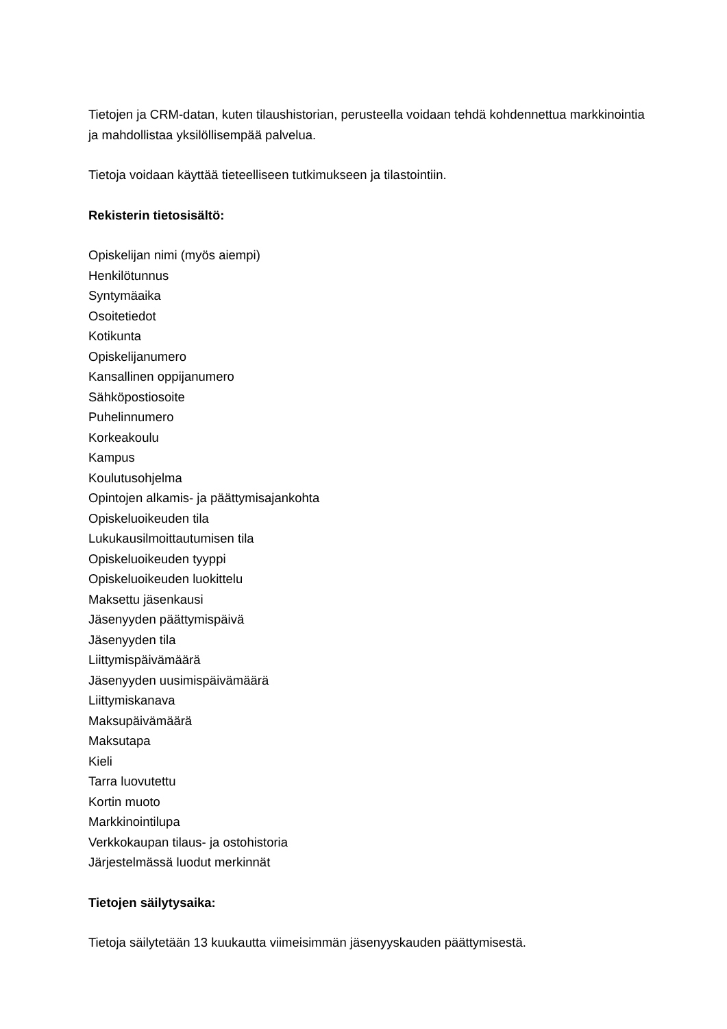Tietojen ja CRM-datan, kuten tilaushistorian, perusteella voidaan tehdä kohdennettua markkinointia ja mahdollistaa yksilöllisempää palvelua.
Tietoja voidaan käyttää tieteelliseen tutkimukseen ja tilastointiin.
Rekisterin tietosisältö:
Opiskelijan nimi (myös aiempi)
Henkilötunnus
Syntymäaika
Osoitetiedot
Kotikunta
Opiskelijanumero
Kansallinen oppijanumero
Sähköpostiosoite
Puhelinnumero
Korkeakoulu
Kampus
Koulutusohjelma
Opintojen alkamis- ja päättymisajankohta
Opiskeluoikeuden tila
Lukukausilmoittautumisen tila
Opiskeluoikeuden tyyppi
Opiskeluoikeuden luokittelu
Maksettu jäsenkausi
Jäsenyyden päättymispäivä
Jäsenyyden tila
Liittymispäivämäärä
Jäsenyyden uusimispäivämäärä
Liittymiskanava
Maksupäivämäärä
Maksutapa
Kieli
Tarra luovutettu
Kortin muoto
Markkinointilupa
Verkkokaupan tilaus- ja ostohistoria
Järjestelmässä luodut merkinnät
Tietojen säilytysaika:
Tietoja säilytetään 13 kuukautta viimeisimmän jäsenyyskauden päättymisestä.